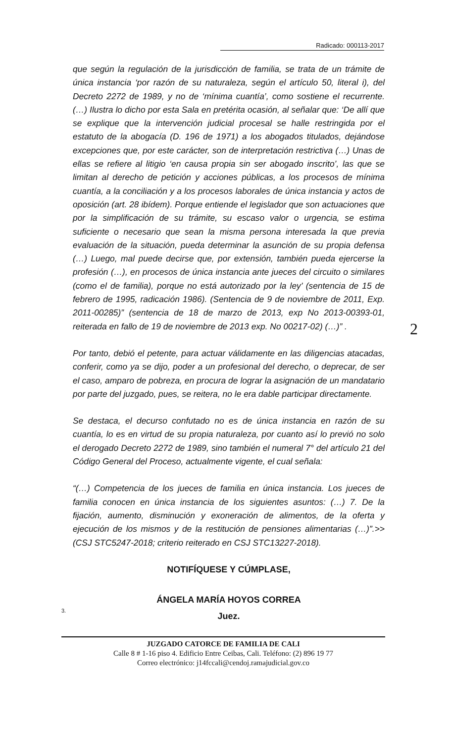Radicado: 000113-2017
que según la regulación de la jurisdicción de familia, se trata de un trámite de única instancia ‘por razón de su naturaleza, según el artículo 50, literal i), del Decreto 2272 de 1989, y no de ‘mínima cuantía’, como sostiene el recurrente. (…) Ilustra lo dicho por esta Sala en pretérita ocasión, al señalar que: ‘De allí que se explique que la intervención judicial procesal se halle restringida por el estatuto de la abogacía (D. 196 de 1971) a los abogados titulados, dejándose excepciones que, por este carácter, son de interpretación restrictiva (…) Unas de ellas se refiere al litigio ‘en causa propia sin ser abogado inscrito’, las que se limitan al derecho de petición y acciones públicas, a los procesos de mínima cuantía, a la conciliación y a los procesos laborales de única instancia y actos de oposición (art. 28 ibídem). Porque entiende el legislador que son actuaciones que por la simplificación de su trámite, su escaso valor o urgencia, se estima suficiente o necesario que sean la misma persona interesada la que previa evaluación de la situación, pueda determinar la asunción de su propia defensa (…) Luego, mal puede decirse que, por extensión, también pueda ejercerse la profesión (…), en procesos de única instancia ante jueces del circuito o similares (como el de familia), porque no está autorizado por la ley’ (sentencia de 15 de febrero de 1995, radicación 1986). (Sentencia de 9 de noviembre de 2011, Exp. 2011-00285)” (sentencia de 18 de marzo de 2013, exp No 2013-00393-01, reiterada en fallo de 19 de noviembre de 2013 exp. No 00217-02) (…)” .
Por tanto, debió el petente, para actuar válidamente en las diligencias atacadas, conferir, como ya se dijo, poder a un profesional del derecho, o deprecar, de ser el caso, amparo de pobreza, en procura de lograr la asignación de un mandatario por parte del juzgado, pues, se reitera, no le era dable participar directamente.
Se destaca, el decurso confutado no es de única instancia en razón de su cuantía, lo es en virtud de su propia naturaleza, por cuanto así lo previó no solo el derogado Decreto 2272 de 1989, sino también el numeral 7° del artículo 21 del Código General del Proceso, actualmente vigente, el cual señala:
“(…) Competencia de los jueces de familia en única instancia. Los jueces de familia conocen en única instancia de los siguientes asuntos: (…) 7. De la fijación, aumento, disminución y exoneración de alimentos, de la oferta y ejecución de los mismos y de la restitución de pensiones alimentarias (…)”.>> (CSJ STC5247-2018; criterio reiterado en CSJ STC13227-2018).
NOTIFÍQUESE Y CÚMPLASE,
ÁNGELA MARÍA HOYOS CORREA
Juez.
2
3.
JUZGADO CATORCE DE FAMILIA DE CALI
Calle 8 # 1-16 piso 4. Edificio Entre Ceibas, Cali. Teléfono: (2) 896 19 77
Correo electrónico: j14fccali@cendoj.ramajudicial.gov.co